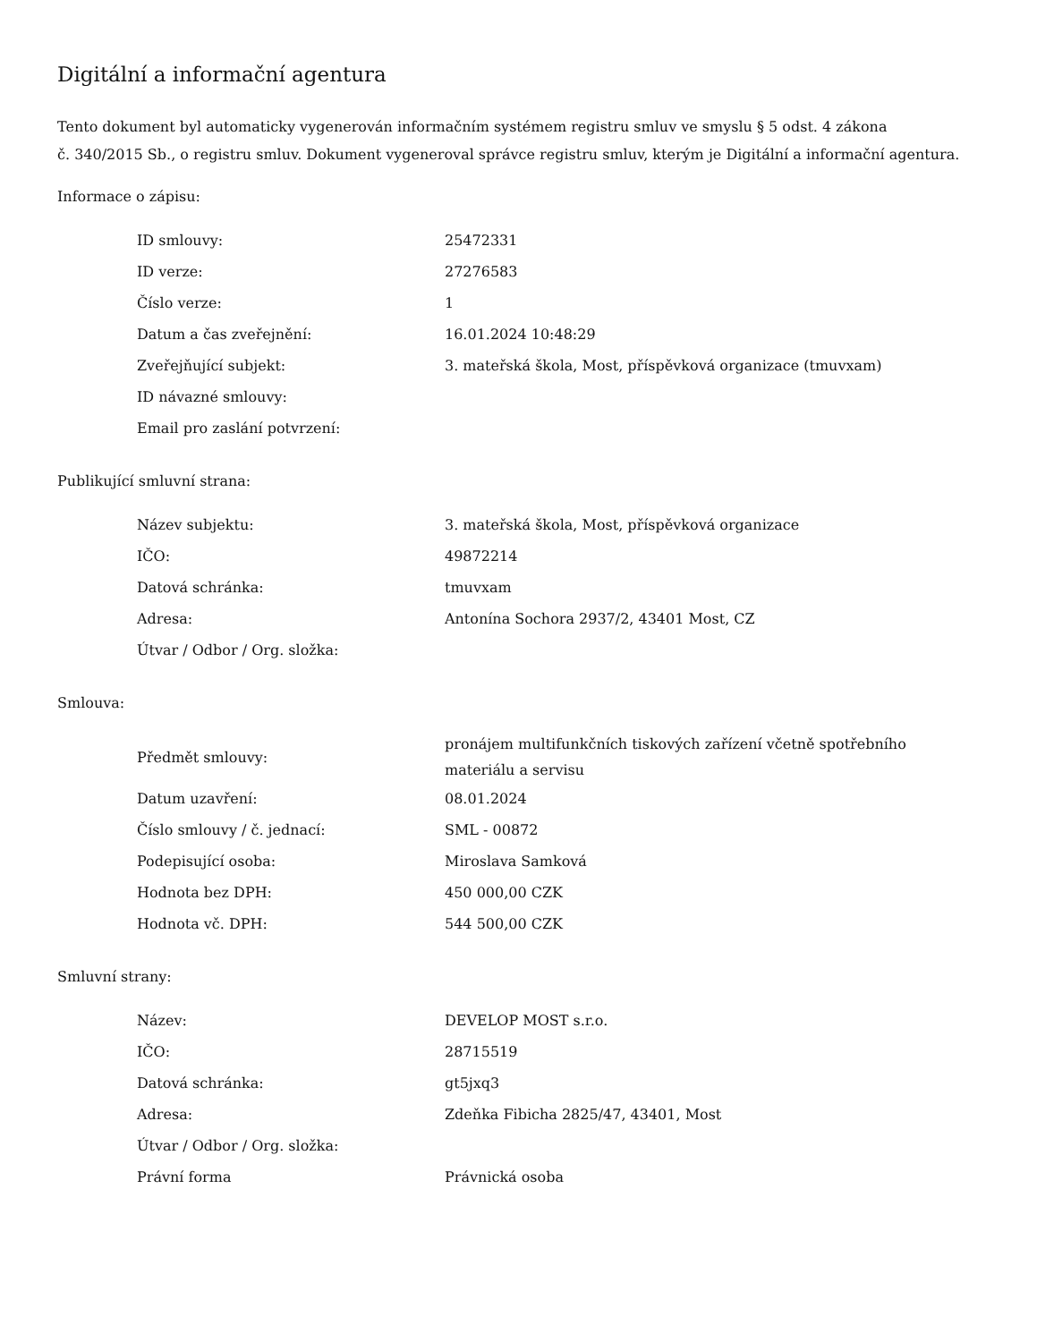Digitální a informační agentura
Tento dokument byl automaticky vygenerován informačním systémem registru smluv ve smyslu § 5 odst. 4 zákona
č. 340/2015 Sb., o registru smluv. Dokument vygeneroval správce registru smluv, kterým je Digitální a informační agentura.
Informace o zápisu:
| ID smlouvy: | 25472331 |
| ID verze: | 27276583 |
| Číslo verze: | 1 |
| Datum a čas zveřejnění: | 16.01.2024 10:48:29 |
| Zveřejňující subjekt: | 3. mateřská škola, Most, příspěvková organizace (tmuvxam) |
| ID návazné smlouvy: | |
| Email pro zaslání potvrzení: | |
Publikující smluvní strana:
| Název subjektu: | 3. mateřská škola, Most, příspěvková organizace |
| IČO: | 49872214 |
| Datová schránka: | tmuvxam |
| Adresa: | Antonína Sochora 2937/2, 43401 Most, CZ |
| Útvar / Odbor / Org. složka: | |
Smlouva:
| Předmět smlouvy: | pronájem multifunkčních tiskových zařízení včetně spotřebního materiálu a servisu |
| Datum uzavření: | 08.01.2024 |
| Číslo smlouvy / č. jednací: | SML - 00872 |
| Podepisující osoba: | Miroslava Samková |
| Hodnota bez DPH: | 450 000,00 CZK |
| Hodnota vč. DPH: | 544 500,00 CZK |
Smluvní strany:
| Název: | DEVELOP MOST s.r.o. |
| IČO: | 28715519 |
| Datová schránka: | gt5jxq3 |
| Adresa: | Zdeňka Fibicha 2825/47, 43401, Most |
| Útvar / Odbor / Org. složka: | |
| Právní forma | Právnická osoba |